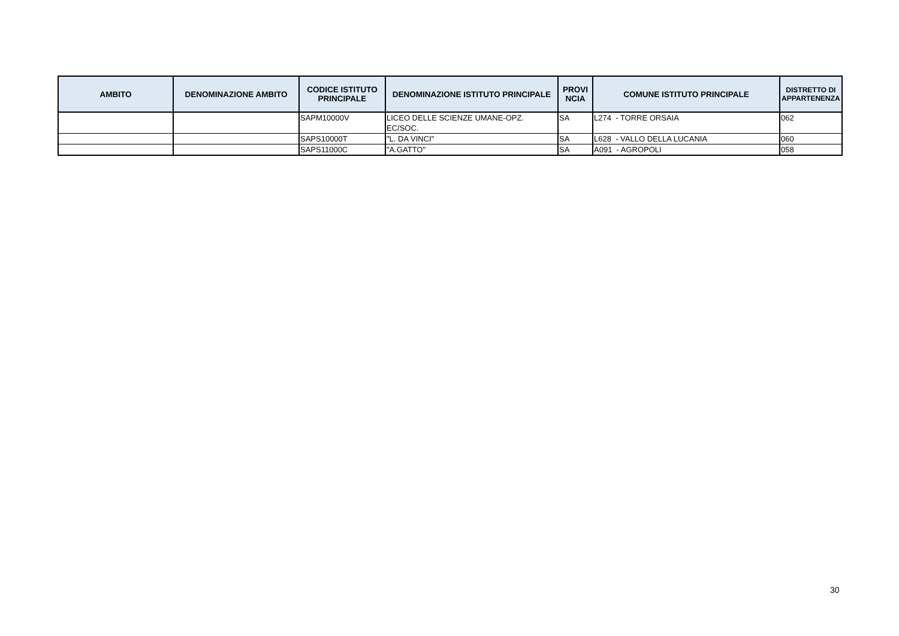| AMBITO | DENOMINAZIONE AMBITO | CODICE ISTITUTO PRINCIPALE | DENOMINAZIONE ISTITUTO PRINCIPALE | PROVI NCIA | COMUNE ISTITUTO PRINCIPALE | DISTRETTO DI APPARTENENZA |
| --- | --- | --- | --- | --- | --- | --- |
| | | SAPM10000V | LICEO DELLE SCIENZE UMANE-OPZ. EC/SOC. | SA | L274 - TORRE ORSAIA | 062 |
| | | SAPS10000T | "L. DA VINCI" | SA | L628 - VALLO DELLA LUCANIA | 060 |
| | | SAPS11000C | "A.GATTO" | SA | A091 - AGROPOLI | 058 |
30